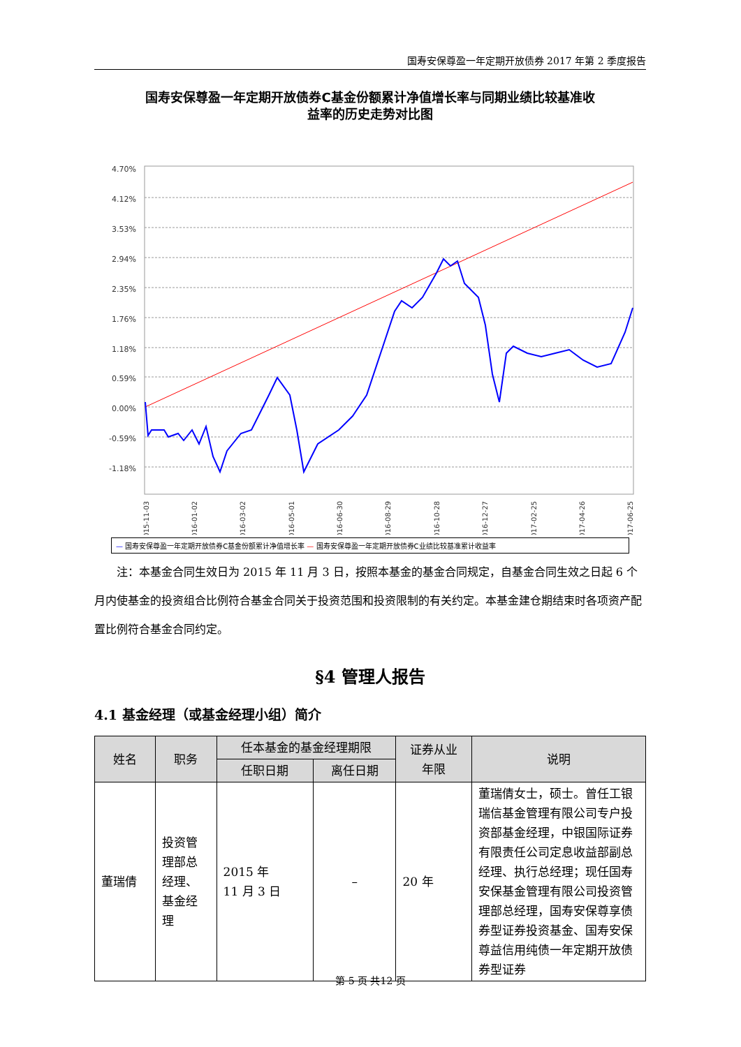国寿安保尊盈一年定期开放债券 2017 年第 2 季度报告
国寿安保尊盈一年定期开放债券C基金份额累计净值增长率与同期业绩比较基准收
益率的历史走势对比图
4.70%
4.12%
3.53%
2.94%
2.35%
1.76%
1.18%
0.59%
0.00%
-0.59%
-1.18%
2015-11-03
2016-01-02
2016-03-02
2016-05-01
2016-06-30
2016-08-29
2016-10-28
2016-12-27
2017-02-25
2017-04-26
2017-06-25
— 国寿安保尊盈一年定期开放债券C基金份额累计净值增长率 — 国寿安保尊盈一年定期开放债券C业绩比较基准累计收益率
注：本基金合同生效日为 2015 年 11 月 3 日，按照本基金的基金合同规定，自基金合同生效之日起 6 个月内使基金的投资组合比例符合基金合同关于投资范围和投资限制的有关约定。本基金建仓期结束时各项资产配置比例符合基金合同约定。
§4 管理人报告
4.1 基金经理（或基金经理小组）简介
| 姓名 | 职务 | 任本基金的基金经理期限 | | 证券从业 年限 | 说明 |
| --- | --- | --- | --- | --- | --- |
| | | 任职日期 | 离任日期 | | |
| 董瑞倩 | 投资管 理部总 经理、 基金经 理 | 2015 年 11 月 3 日 | – | 20 年 | 董瑞倩女士，硕士。曾任工银瑞信基金管理有限公司专户投资部基金经理，中银国际证券有限责任公司定息收益部副总经理、执行总经理；现任国寿安保基金管理有限公司投资管理部总经理，国寿安保尊享债券型证券投资基金、国寿安保尊益信用纯债一年定期开放债券型证券 |
第 5 页 共12 页